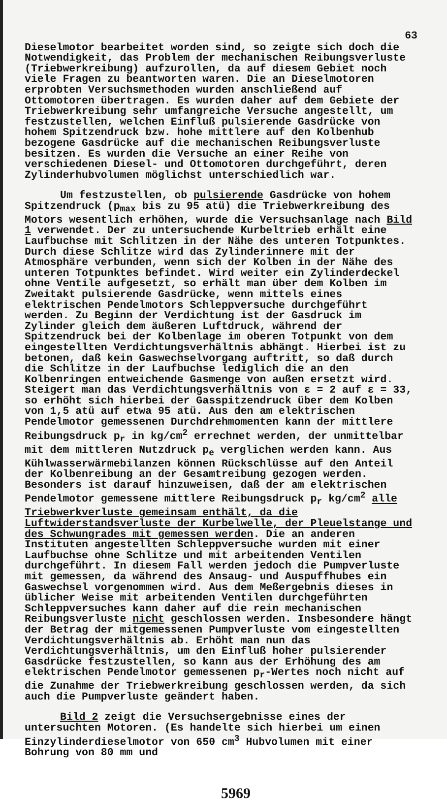63
Dieselmotor bearbeitet worden sind, so zeigte sich doch die Notwendigkeit, das Problem der mechanischen Reibungsverluste (Triebwerkreibung) aufzurollen, da auf diesem Gebiet noch viele Fragen zu beantworten waren. Die an Dieselmotoren erprobten Versuchsmethoden wurden anschließend auf Ottomotoren übertragen. Es wurden daher auf dem Gebiete der Triebwerkreibung sehr umfangreiche Versuche angestellt, um festzustellen, welchen Einfluß pulsierende Gasdrücke von hohem Spitzendruck bzw. hohe mittlere auf den Kolbenhub bezogene Gasdrücke auf die mechanischen Reibungsverluste besitzen. Es wurden die Versuche an einer Reihe von verschiedenen Diesel- und Ottomotoren durchgeführt, deren Zylinderhubvolumen möglichst unterschiedlich war.
Um festzustellen, ob pulsierende Gasdrücke von hohem Spitzendruck (p<sub>max</sub> bis zu 95 atü) die Triebwerkreibung des Motors wesentlich erhöhen, wurde die Versuchsanlage nach Bild 1 verwendet. Der zu untersuchende Kurbeltrieb erhält eine Laufbuchse mit Schlitzen in der Nähe des unteren Totpunktes. Durch diese Schlitze wird das Zylinderinnere mit der Atmosphäre verbunden, wenn sich der Kolben in der Nähe des unteren Totpunktes befindet. Wird weiter ein Zylinderdeckel ohne Ventile aufgesetzt, so erhält man über dem Kolben im Zweitakt pulsierende Gasdrücke, wenn mittels eines elektrischen Pendelmotors Schleppversuche durchgeführt werden. Zu Beginn der Verdichtung ist der Gasdruck im Zylinder gleich dem äußeren Luftdruck, während der Spitzendruck bei der Kolbenlage im oberen Totpunkt von dem eingestellten Verdichtungsverhältnis abhängt. Hierbei ist zu betonen, daß kein Gaswechselvorgang auftritt, so daß durch die Schlitze in der Laufbuchse lediglich die an den Kolbenringen entweichende Gasmenge von außen ersetzt wird. Steigert man das Verdichtungsverhältnis von ε = 2 auf ε = 33, so erhöht sich hierbei der Gasspitzendruck über dem Kolben von 1,5 atü auf etwa 95 atü. Aus den am elektrischen Pendelmotor gemessenen Durchdrehmomenten kann der mittlere Reibungsdruck p<sub>r</sub> in kg/cm<sup>2</sup> errechnet werden, der unmittelbar mit dem mittleren Nutzdruck p<sub>e</sub> verglichen werden kann. Aus Kühlwasserwärmebilanzen können Rückschlüsse auf den Anteil der Kolbenreibung an der Gesamtreibung gezogen werden. Besonders ist darauf hinzuweisen, daß der am elektrischen Pendelmotor gemessene mittlere Reibungsdruck p<sub>r</sub> kg/cm<sup>2</sup> alle Triebwerkverluste gemeinsam enthält, da die Luftwiderstandsverluste der Kurbelwelle, der Pleuelstange und des Schwungrades mit gemessen werden. Die an anderen Instituten angestellten Schleppversuche wurden mit einer Laufbuchse ohne Schlitze und mit arbeitenden Ventilen durchgeführt. In diesem Fall werden jedoch die Pumpverluste mit gemessen, da während des Ansaug- und Auspuffhubes ein Gaswechsel vorgenommen wird. Aus dem Meßergebnis dieses in üblicher Weise mit arbeitenden Ventilen durchgeführten Schleppversuches kann daher auf die rein mechanischen Reibungsverluste nicht geschlossen werden. Insbesondere hängt der Betrag der mitgemessenen Pumpverluste vom eingestellten Verdichtungsverhältnis ab. Erhöht man nun das Verdichtungsverhältnis, um den Einfluß hoher pulsierender Gasdrücke festzustellen, so kann aus der Erhöhung des am elektrischen Pendelmotor gemessenen p<sub>r</sub>-Wertes noch nicht auf die Zunahme der Triebwerkreibung geschlossen werden, da sich auch die Pumpverluste geändert haben.
Bild 2 zeigt die Versuchsergebnisse eines der untersuchten Motoren. (Es handelte sich hierbei um einen Einzylinderdieselmotor von 650 cm<sup>3</sup> Hubvolumen mit einer Bohrung von 80 mm und
5969